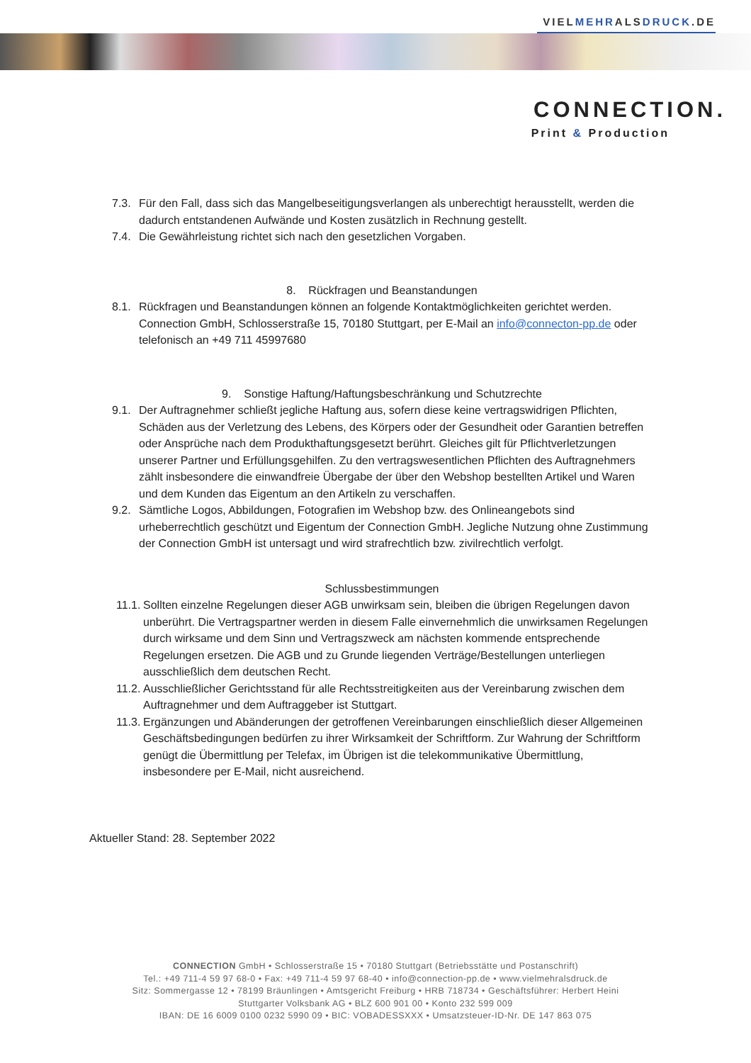VIELMEHRALSDRUCK.DE
CONNECTION.
Print & Production
7.3. Für den Fall, dass sich das Mangelbeseitigungsverlangen als unberechtigt herausstellt, werden die dadurch entstandenen Aufwände und Kosten zusätzlich in Rechnung gestellt.
7.4. Die Gewährleistung richtet sich nach den gesetzlichen Vorgaben.
8. Rückfragen und Beanstandungen
8.1. Rückfragen und Beanstandungen können an folgende Kontaktmöglichkeiten gerichtet werden. Connection GmbH, Schlosserstraße 15, 70180 Stuttgart, per E-Mail an info@connecton-pp.de oder telefonisch an +49 711 45997680
9. Sonstige Haftung/Haftungsbeschränkung und Schutzrechte
9.1. Der Auftragnehmer schließt jegliche Haftung aus, sofern diese keine vertragswidrigen Pflichten, Schäden aus der Verletzung des Lebens, des Körpers oder der Gesundheit oder Garantien betreffen oder Ansprüche nach dem Produkthaftungsgesetzt berührt. Gleiches gilt für Pflichtverletzungen unserer Partner und Erfüllungsgehilfen. Zu den vertragswesentlichen Pflichten des Auftragnehmers zählt insbesondere die einwandfreie Übergabe der über den Webshop bestellten Artikel und Waren und dem Kunden das Eigentum an den Artikeln zu verschaffen.
9.2. Sämtliche Logos, Abbildungen, Fotografien im Webshop bzw. des Onlineangebots sind urheberrechtlich geschützt und Eigentum der Connection GmbH. Jegliche Nutzung ohne Zustimmung der Connection GmbH ist untersagt und wird strafrechtlich bzw. zivilrechtlich verfolgt.
Schlussbestimmungen
11.1. Sollten einzelne Regelungen dieser AGB unwirksam sein, bleiben die übrigen Regelungen davon unberührt. Die Vertragspartner werden in diesem Falle einvernehmlich die unwirksamen Regelungen durch wirksame und dem Sinn und Vertragszweck am nächsten kommende entsprechende Regelungen ersetzen. Die AGB und zu Grunde liegenden Verträge/Bestellungen unterliegen ausschließlich dem deutschen Recht.
11.2. Ausschließlicher Gerichtsstand für alle Rechtsstreitigkeiten aus der Vereinbarung zwischen dem Auftragnehmer und dem Auftraggeber ist Stuttgart.
11.3. Ergänzungen und Abänderungen der getroffenen Vereinbarungen einschließlich dieser Allgemeinen Geschäftsbedingungen bedürfen zu ihrer Wirksamkeit der Schriftform. Zur Wahrung der Schriftform genügt die Übermittlung per Telefax, im Übrigen ist die telekommunikative Übermittlung, insbesondere per E-Mail, nicht ausreichend.
Aktueller Stand: 28. September 2022
CONNECTION GmbH • Schlosserstraße 15 • 70180 Stuttgart (Betriebsstätte und Postanschrift)
Tel.: +49 711-4 59 97 68-0 • Fax: +49 711-4 59 97 68-40 • info@connection-pp.de • www.vielmehralsdruck.de
Sitz: Sommergasse 12 • 78199 Bräunlingen • Amtsgericht Freiburg • HRB 718734 • Geschäftsführer: Herbert Heini
Stuttgarter Volksbank AG • BLZ 600 901 00 • Konto 232 599 009
IBAN: DE 16 6009 0100 0232 5990 09 • BIC: VOBADESSXXX • Umsatzsteuer-ID-Nr. DE 147 863 075